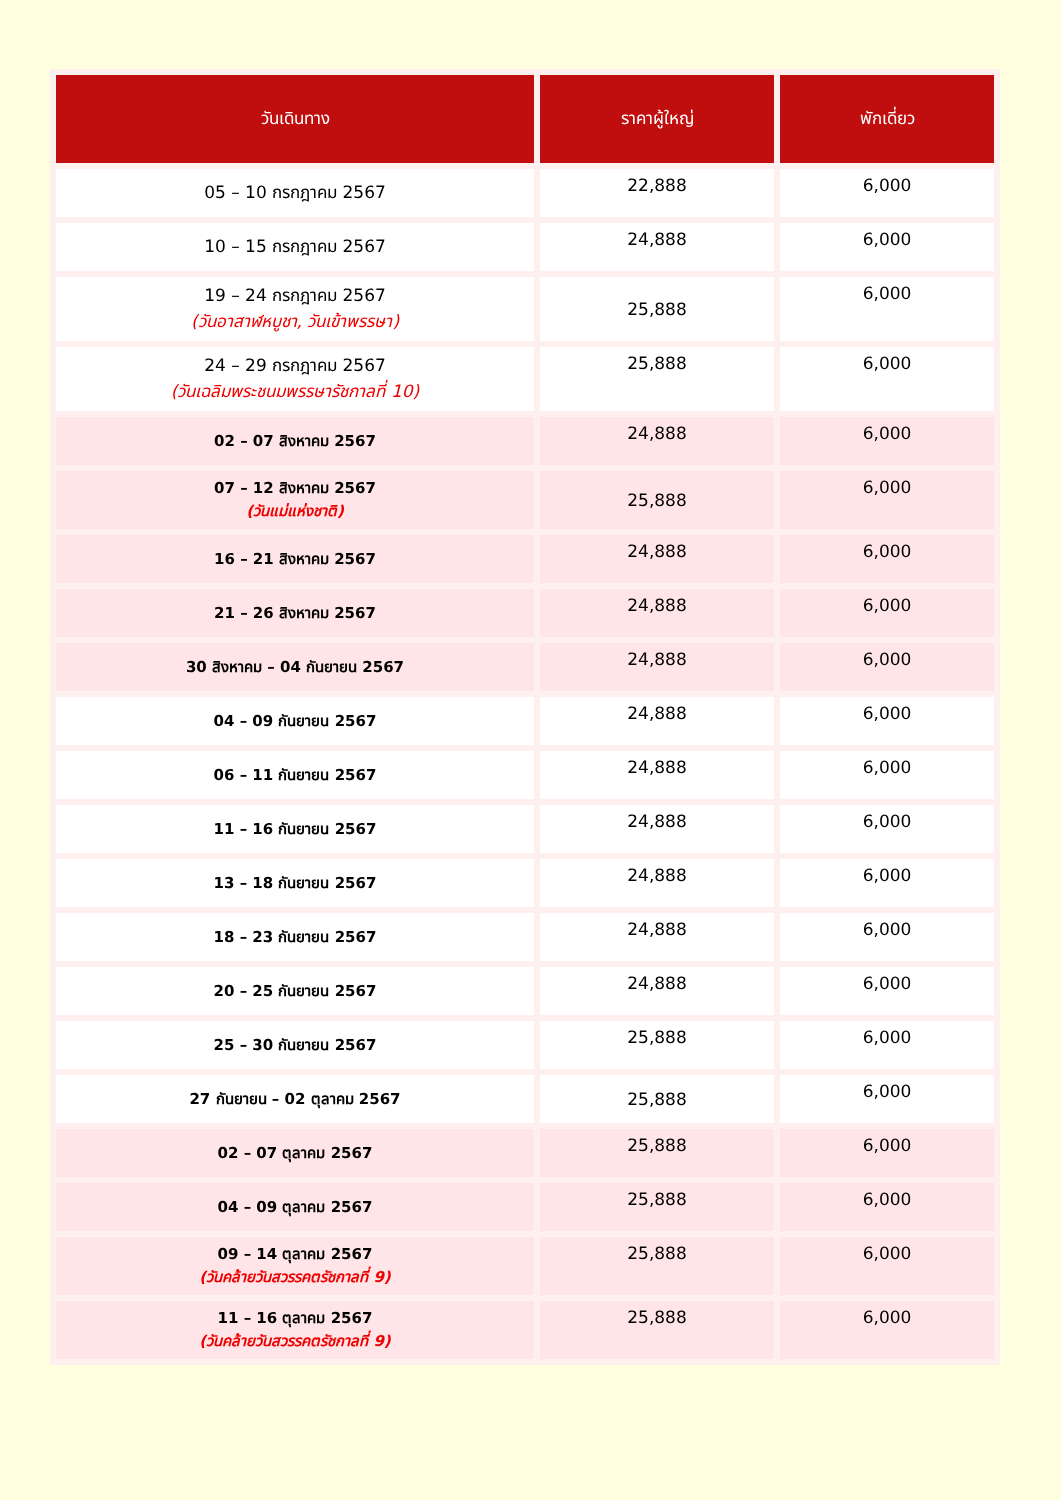| วันเดินทาง | ราคาผู้ใหญ่ | พักเดี่ยว |
| --- | --- | --- |
| 05 – 10 กรกฎาคม 2567 | 22,888 | 6,000 |
| 10 – 15 กรกฎาคม 2567 | 24,888 | 6,000 |
| 19 – 24 กรกฎาคม 2567 (วันอาสาฬหบูชา, วันเข้าพรรษา) | 25,888 | 6,000 |
| 24 – 29 กรกฎาคม 2567 (วันเฉลิมพระชนมพรรษารัชกาลที่ 10) | 25,888 | 6,000 |
| 02 – 07 สิงหาคม 2567 | 24,888 | 6,000 |
| 07 – 12 สิงหาคม 2567 (วันแม่แห่งชาติ) | 25,888 | 6,000 |
| 16 – 21 สิงหาคม 2567 | 24,888 | 6,000 |
| 21 – 26 สิงหาคม 2567 | 24,888 | 6,000 |
| 30 สิงหาคม – 04 กันยายน 2567 | 24,888 | 6,000 |
| 04 – 09 กันยายน 2567 | 24,888 | 6,000 |
| 06 – 11 กันยายน 2567 | 24,888 | 6,000 |
| 11 – 16 กันยายน 2567 | 24,888 | 6,000 |
| 13 – 18 กันยายน 2567 | 24,888 | 6,000 |
| 18 – 23 กันยายน 2567 | 24,888 | 6,000 |
| 20 – 25 กันยายน 2567 | 24,888 | 6,000 |
| 25 – 30 กันยายน 2567 | 25,888 | 6,000 |
| 27 กันยายน – 02 ตุลาคม 2567 | 25,888 | 6,000 |
| 02 – 07 ตุลาคม 2567 | 25,888 | 6,000 |
| 04 – 09 ตุลาคม 2567 | 25,888 | 6,000 |
| 09 – 14 ตุลาคม 2567 (วันคล้ายวันสวรรคตรัชกาลที่ 9) | 25,888 | 6,000 |
| 11 – 16 ตุลาคม 2567 (วันคล้ายวันสวรรคตรัชกาลที่ 9) | 25,888 | 6,000 |